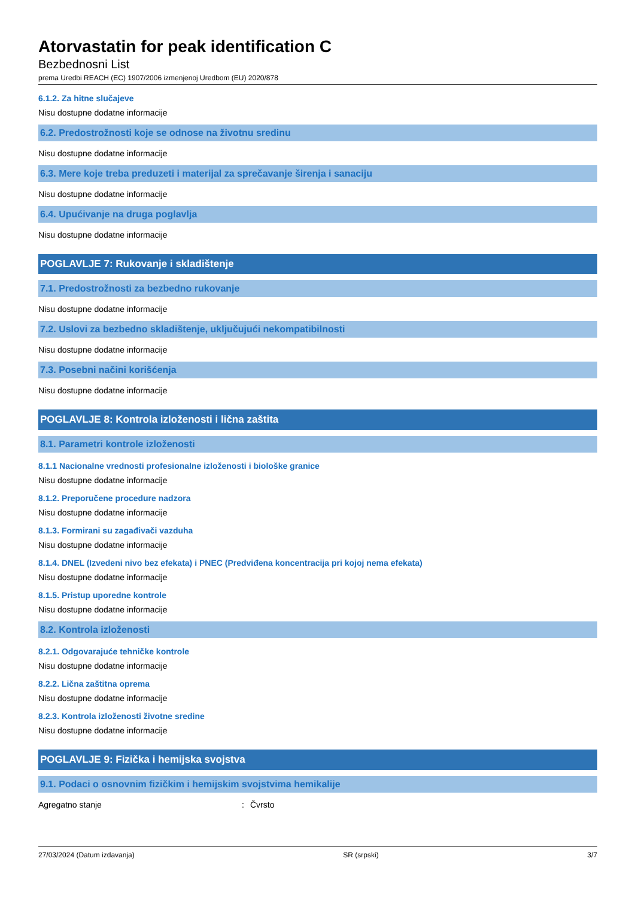Atorvastatin for peak identification C
Bezbednosni List
prema Uredbi REACH (EC) 1907/2006 izmenjenoj Uredbom (EU) 2020/878
6.1.2. Za hitne slučajeve
Nisu dostupne dodatne informacije
6.2. Predostrožnosti koje se odnose na životnu sredinu
Nisu dostupne dodatne informacije
6.3. Mere koje treba preduzeti i materijal za sprečavanje širenja i sanaciju
Nisu dostupne dodatne informacije
6.4. Upućivanje na druga poglavlja
Nisu dostupne dodatne informacije
POGLAVLJE 7: Rukovanje i skladištenje
7.1. Predostrožnosti za bezbedno rukovanje
Nisu dostupne dodatne informacije
7.2. Uslovi za bezbedno skladištenje, uključujući nekompatibilnosti
Nisu dostupne dodatne informacije
7.3. Posebni načini korišćenja
Nisu dostupne dodatne informacije
POGLAVLJE 8: Kontrola izloženosti i lična zaštita
8.1. Parametri kontrole izloženosti
8.1.1 Nacionalne vrednosti profesionalne izloženosti i biološke granice
Nisu dostupne dodatne informacije
8.1.2. Preporučene procedure nadzora
Nisu dostupne dodatne informacije
8.1.3. Formirani su zagađivači vazduha
Nisu dostupne dodatne informacije
8.1.4. DNEL (Izvedeni nivo bez efekata) i PNEC (Predviđena koncentracija pri kojoj nema efekata)
Nisu dostupne dodatne informacije
8.1.5. Pristup uporedne kontrole
Nisu dostupne dodatne informacije
8.2. Kontrola izloženosti
8.2.1. Odgovarajuće tehničke kontrole
Nisu dostupne dodatne informacije
8.2.2. Lična zaštitna oprema
Nisu dostupne dodatne informacije
8.2.3. Kontrola izloženosti životne sredine
Nisu dostupne dodatne informacije
POGLAVLJE 9: Fizička i hemijska svojstva
9.1. Podaci o osnovnim fizičkim i hemijskim svojstvima hemikalije
Agregatno stanje: Čvrsto
27/03/2024 (Datum izdavanja) SR (srpski) 3/7